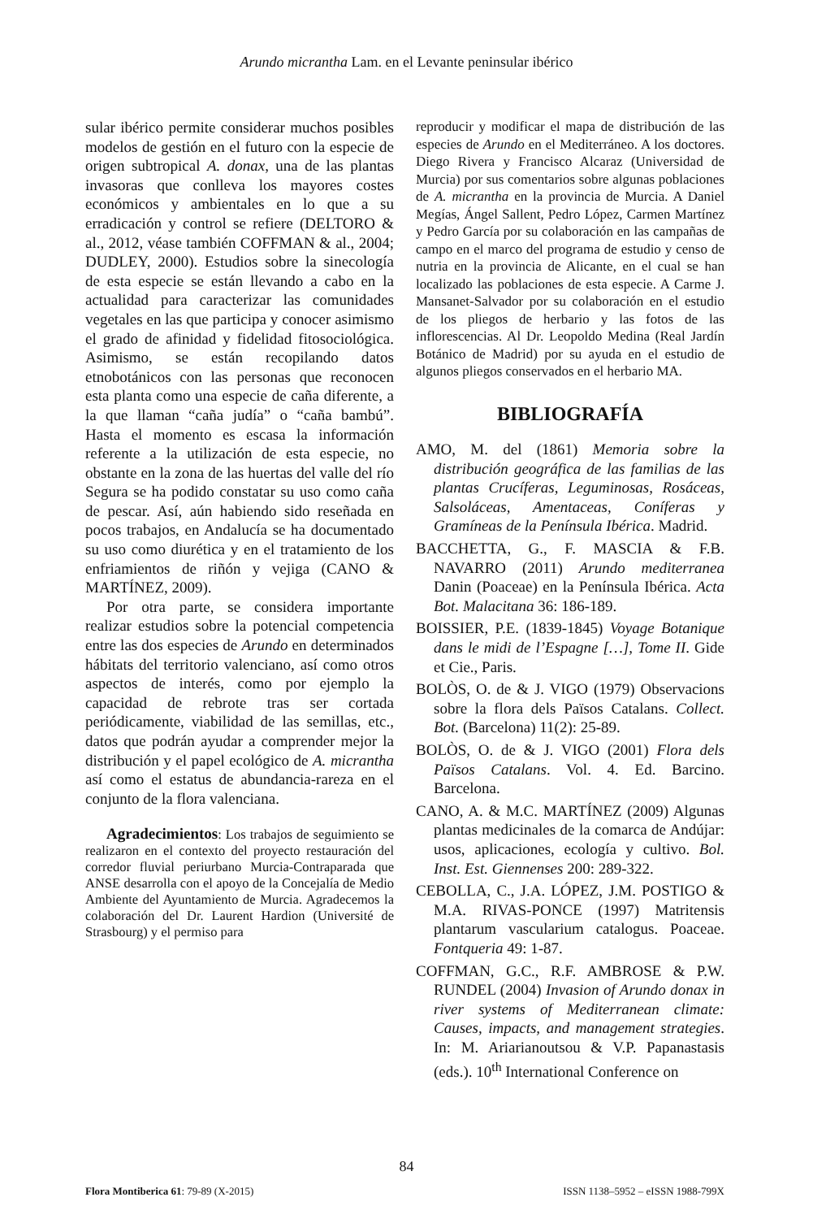Arundo micrantha Lam. en el Levante peninsular ibérico
sular ibérico permite considerar muchos posibles modelos de gestión en el futuro con la especie de origen subtropical A. donax, una de las plantas invasoras que conlleva los mayores costes económicos y ambientales en lo que a su erradicación y control se refiere (DELTORO & al., 2012, véase también COFFMAN & al., 2004; DUDLEY, 2000). Estudios sobre la sinecología de esta especie se están llevando a cabo en la actualidad para caracterizar las comunidades vegetales en las que participa y conocer asimismo el grado de afinidad y fidelidad fitosociológica. Asimismo, se están recopilando datos etnobotánicos con las personas que reconocen esta planta como una especie de caña diferente, a la que llaman “caña judía” o “caña bambú”. Hasta el momento es escasa la información referente a la utilización de esta especie, no obstante en la zona de las huertas del valle del río Segura se ha podido constatar su uso como caña de pescar. Así, aún habiendo sido reseñada en pocos trabajos, en Andalucía se ha documentado su uso como diurética y en el tratamiento de los enfriamientos de riñón y vejiga (CANO & MARTÍNEZ, 2009).
Por otra parte, se considera importante realizar estudios sobre la potencial competencia entre las dos especies de Arundo en determinados hábitats del territorio valenciano, así como otros aspectos de interés, como por ejemplo la capacidad de rebrote tras ser cortada periódicamente, viabilidad de las semillas, etc., datos que podrán ayudar a comprender mejor la distribución y el papel ecológico de A. micrantha así como el estatus de abundancia-rareza en el conjunto de la flora valenciana.
Agradecimientos: Los trabajos de seguimiento se realizaron en el contexto del proyecto restauración del corredor fluvial periurbano Murcia-Contraparada que ANSE desarrolla con el apoyo de la Concejalía de Medio Ambiente del Ayuntamiento de Murcia. Agradecemos la colaboración del Dr. Laurent Hardion (Université de Strasbourg) y el permiso para
reproducir y modificar el mapa de distribución de las especies de Arundo en el Mediterráneo. A los doctores. Diego Rivera y Francisco Alcaraz (Universidad de Murcia) por sus comentarios sobre algunas poblaciones de A. micrantha en la provincia de Murcia. A Daniel Megías, Ángel Sallent, Pedro López, Carmen Martínez y Pedro García por su colaboración en las campañas de campo en el marco del programa de estudio y censo de nutria en la provincia de Alicante, en el cual se han localizado las poblaciones de esta especie. A Carme J. Mansanet-Salvador por su colaboración en el estudio de los pliegos de herbario y las fotos de las inflorescencias. Al Dr. Leopoldo Medina (Real Jardín Botánico de Madrid) por su ayuda en el estudio de algunos pliegos conservados en el herbario MA.
BIBLIOGRAFÍA
AMO, M. del (1861) Memoria sobre la distribución geográfica de las familias de las plantas Crucíferas, Leguminosas, Rosáceas, Salsoláceas, Amentaceas, Coníferas y Gramíneas de la Península Ibérica. Madrid.
BACCHETTA, G., F. MASCIA & F.B. NAVARRO (2011) Arundo mediterranea Danin (Poaceae) en la Península Ibérica. Acta Bot. Malacitana 36: 186-189.
BOISSIER, P.E. (1839-1845) Voyage Botanique dans le midi de l’Espagne […], Tome II. Gide et Cie., Paris.
BOLÒS, O. de & J. VIGO (1979) Observacions sobre la flora dels Països Catalans. Collect. Bot. (Barcelona) 11(2): 25-89.
BOLÒS, O. de & J. VIGO (2001) Flora dels Països Catalans. Vol. 4. Ed. Barcino. Barcelona.
CANO, A. & M.C. MARTÍNEZ (2009) Algunas plantas medicinales de la comarca de Andújar: usos, aplicaciones, ecología y cultivo. Bol. Inst. Est. Giennenses 200: 289-322.
CEBOLLA, C., J.A. LÓPEZ, J.M. POSTIGO & M.A. RIVAS-PONCE (1997) Matritensis plantarum vascularium catalogus. Poaceae. Fontqueria 49: 1-87.
COFFMAN, G.C., R.F. AMBROSE & P.W. RUNDEL (2004) Invasion of Arundo donax in river systems of Mediterranean climate: Causes, impacts, and management strategies. In: M. Ariarianoutsou & V.P. Papanastasis (eds.). 10<sup>th</sup> International Conference on
84
Flora Montiberica 61: 79-89 (X-2015) ISSN 1138–5952 – eISSN 1988-799X